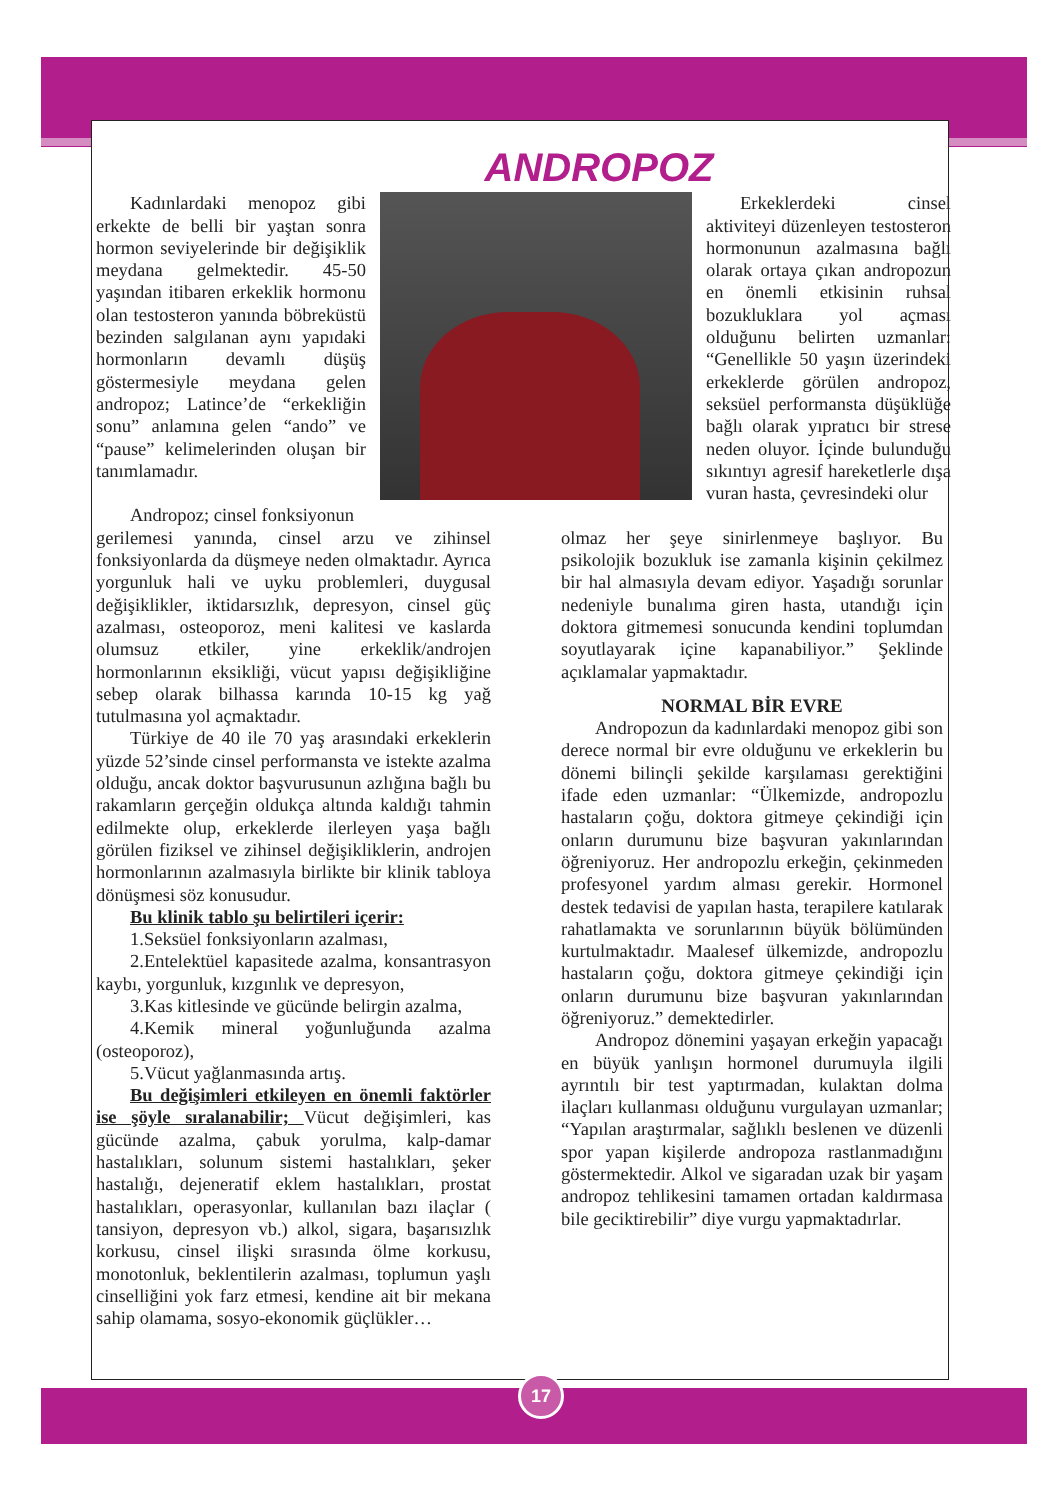ANDROPOZ
Kadınlardaki menopoz gibi erkekte de belli bir yaştan sonra hormon seviyelerinde bir değişiklik meydana gelmektedir. 45-50 yaşından itibaren erkeklik hormonu olan testosteron yanında böbreküstü bezinden salgılanan aynı yapıdaki hormonların devamlı düşüş göstermesiyle meydana gelen andropoz; Latince’de “erkekliğin sonu” anlamına gelen “ando” ve “pause” kelimelerinden oluşan bir tanımlamadır.
Andropoz; cinsel fonksiyonun
Erkeklerdeki cinsel aktiviteyi düzenleyen testosteron hormonunun azalmasına bağlı olarak ortaya çıkan andropozun en önemli etkisinin ruhsal bozukluklara yol açması olduğunu belirten uzmanlar: “Genellikle 50 yaşın üzerindeki erkeklerde görülen andropoz, seksüel performansta düşüklüğe bağlı olarak yıpratıcı bir strese neden oluyor. İçinde bulunduğu sıkıntıyı agresif hareketlerle dışa vuran hasta, çevresindeki olur
gerilemesi yanında, cinsel arzu ve zihinsel fonksiyonlarda da düşmeye neden olmaktadır. Ayrıca yorgunluk hali ve uyku problemleri, duygusal değişiklikler, iktidarsızlık, depresyon, cinsel güç azalması, osteoporoz, meni kalitesi ve kaslarda olumsuz etkiler, yine erkeklik/androjen hormonlarının eksikliği, vücut yapısı değişikliğine sebep olarak bilhassa karında 10-15 kg yağ tutulmasına yol açmaktadır.
Türkiye de 40 ile 70 yaş arasındaki erkeklerin yüzde 52’sinde cinsel performansta ve istekte azalma olduğu, ancak doktor başvurusunun azlığına bağlı bu rakamların gerçeğin oldukça altında kaldığı tahmin edilmekte olup, erkeklerde ilerleyen yaşa bağlı görülen fiziksel ve zihinsel değişikliklerin, androjen hormonlarının azalmasıyla birlikte bir klinik tabloya dönüşmesi söz konusudur.
Bu klinik tablo şu belirtileri içerir:
1.Seksüel fonksiyonların azalması,
2.Entelektüel kapasitede azalma, konsantrasyon kaybı, yorgunluk, kızgınlık ve depresyon,
3.Kas kitlesinde ve gücünde belirgin azalma,
4.Kemik mineral yoğunluğunda azalma (osteoporoz),
5.Vücut yağlanmasında artış.
Bu değişimleri etkileyen en önemli faktörler ise şöyle sıralanabilir; Vücut değişimleri, kas gücünde azalma, çabuk yorulma, kalp-damar hastalıkları, solunum sistemi hastalıkları, şeker hastalığı, dejeneratif eklem hastalıkları, prostat hastalıkları, operasyonlar, kullanılan bazı ilaçlar ( tansiyon, depresyon vb.) alkol, sigara, başarısızlık korkusu, cinsel ilişki sırasında ölme korkusu, monotonluk, beklentilerin azalması, toplumun yaşlı cinselliğini yok farz etmesi, kendine ait bir mekana sahip olamama, sosyo-ekonomik güçlükler…
olmaz her şeye sinirlenmeye başlıyor. Bu psikolojik bozukluk ise zamanla kişinin çekilmez bir hal almasıyla devam ediyor. Yaşadığı sorunlar nedeniyle bunalıma giren hasta, utandığı için doktora gitmemesi sonucunda kendini toplumdan soyutlayarak içine kapanabiliyor.” Şeklinde açıklamalar yapmaktadır.
NORMAL BİR EVRE
Andropozun da kadınlardaki menopoz gibi son derece normal bir evre olduğunu ve erkeklerin bu dönemi bilinçli şekilde karşılaması gerektiğini ifade eden uzmanlar: “Ülkemizde, andropozlu hastaların çoğu, doktora gitmeye çekindiği için onların durumunu bize başvuran yakınlarından öğreniyoruz. Her andropozlu erkeğin, çekinmeden profesyonel yardım alması gerekir. Hormonel destek tedavisi de yapılan hasta, terapilere katılarak rahatlamakta ve sorunlarının büyük bölümünden kurtulmaktadır. Maalesef ülkemizde, andropozlu hastaların çoğu, doktora gitmeye çekindiği için onların durumunu bize başvuran yakınlarından öğreniyoruz.” demektedirler.
Andropoz dönemini yaşayan erkeğin yapacağı en büyük yanlışın hormonel durumuyla ilgili ayrıntılı bir test yaptırmadan, kulaktan dolma ilaçları kullanması olduğunu vurgulayan uzmanlar; “Yapılan araştırmalar, sağlıklı beslenen ve düzenli spor yapan kişilerde andropoza rastlanmadığını göstermektedir. Alkol ve sigaradan uzak bir yaşam andropoz tehlikesini tamamen ortadan kaldırmasa bile geciktirebilir” diye vurgu yapmaktadırlar.
17